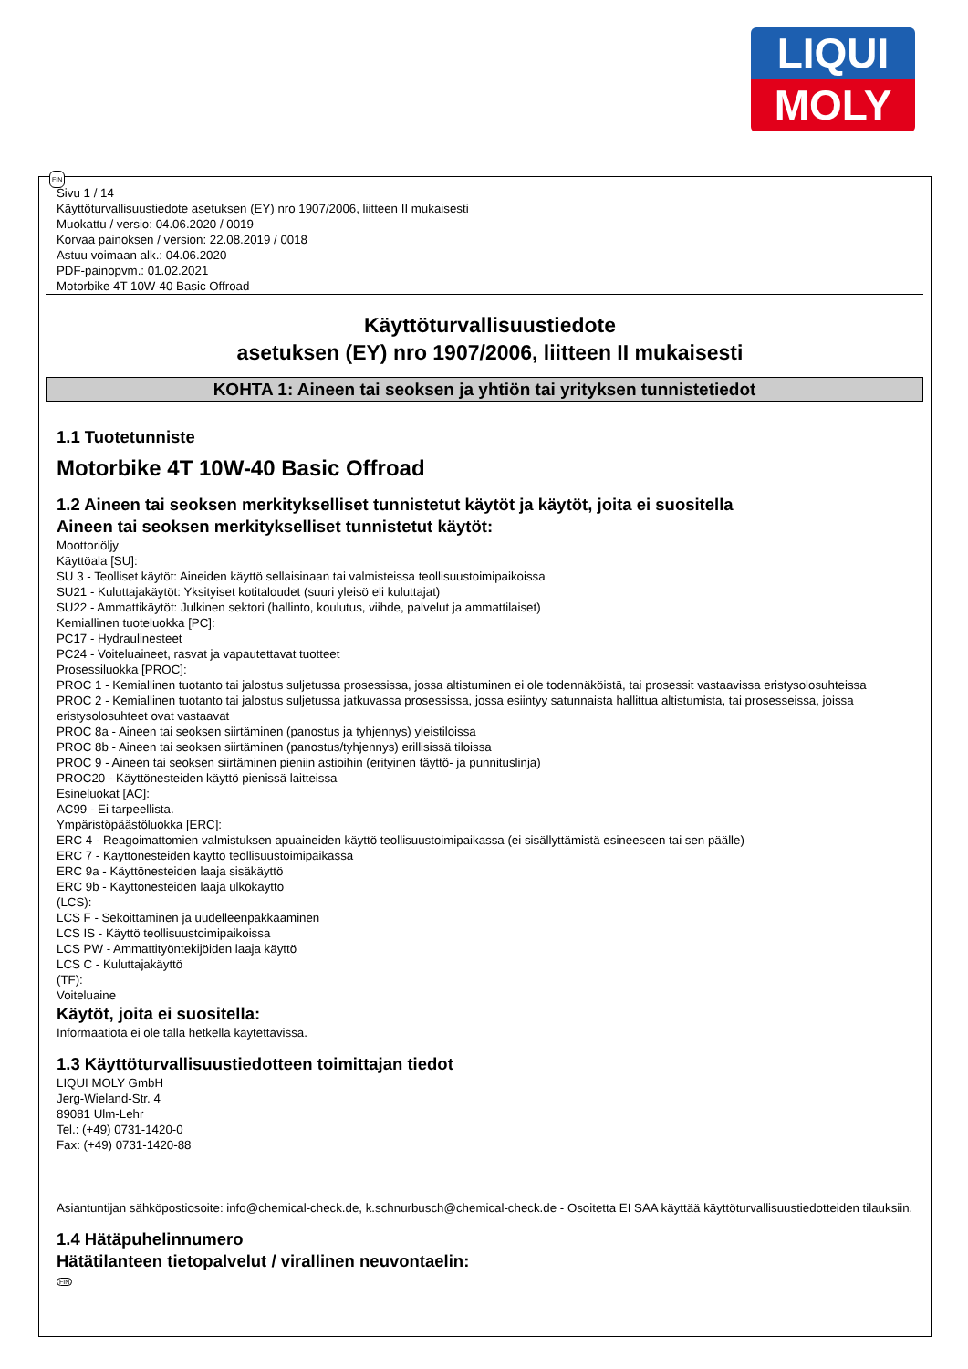LIQUI
MOLY
FIN
Sivu 1 / 14
Käyttöturvallisuustiedote asetuksen (EY) nro 1907/2006, liitteen II mukaisesti
Muokattu / versio: 04.06.2020 / 0019
Korvaa painoksen / version: 22.08.2019 / 0018
Astuu voimaan alk.: 04.06.2020
PDF-painopvm.: 01.02.2021
Motorbike 4T 10W-40 Basic Offroad
Käyttöturvallisuustiedote
asetuksen (EY) nro 1907/2006, liitteen II mukaisesti
KOHTA 1: Aineen tai seoksen ja yhtiön tai yrityksen tunnistetiedot
1.1 Tuotetunniste
Motorbike 4T 10W-40 Basic Offroad
1.2 Aineen tai seoksen merkitykselliset tunnistetut käytöt ja käytöt, joita ei suositella
Aineen tai seoksen merkitykselliset tunnistetut käytöt:
Moottoriöljy
Käyttöala [SU]:
SU 3 - Teolliset käytöt: Aineiden käyttö sellaisinaan tai valmisteissa teollisuustoimipaikoissa
SU21 - Kuluttajakäytöt: Yksityiset kotitaloudet (suuri yleisö eli kuluttajat)
SU22 - Ammattikäytöt: Julkinen sektori (hallinto, koulutus, viihde, palvelut ja ammattilaiset)
Kemiallinen tuoteluokka [PC]:
PC17 - Hydraulinesteet
PC24 - Voiteluaineet, rasvat ja vapautettavat tuotteet
Prosessiluokka [PROC]:
PROC 1 - Kemiallinen tuotanto tai jalostus suljetussa prosessissa, jossa altistuminen ei ole todennäköistä, tai prosessit vastaavissa eristysolosuhteissa
PROC 2 - Kemiallinen tuotanto tai jalostus suljetussa jatkuvassa prosessissa, jossa esiintyy satunnaista hallittua altistumista, tai prosesseissa, joissa eristysolosuhteet ovat vastaavat
PROC 8a - Aineen tai seoksen siirtäminen (panostus ja tyhjennys) yleistiloissa
PROC 8b - Aineen tai seoksen siirtäminen (panostus/tyhjennys) erillisissä tiloissa
PROC 9 - Aineen tai seoksen siirtäminen pieniin astioihin (erityinen täyttö- ja punnituslinja)
PROC20 - Käyttönesteiden käyttö pienissä laitteissa
Esineluokat [AC]:
AC99 - Ei tarpeellista.
Ympäristöpäästöluokka [ERC]:
ERC 4 - Reagoimattomien valmistuksen apuaineiden käyttö teollisuustoimipaikassa (ei sisällyttämistä esineeseen tai sen päälle)
ERC 7 - Käyttönesteiden käyttö teollisuustoimipaikassa
ERC 9a - Käyttönesteiden laaja sisäkäyttö
ERC 9b - Käyttönesteiden laaja ulkokäyttö
(LCS):
LCS F - Sekoittaminen ja uudelleenpakkaaminen
LCS IS - Käyttö teollisuustoimipaikoissa
LCS PW - Ammattityöntekijöiden laaja käyttö
LCS C - Kuluttajakäyttö
(TF):
Voiteluaine
Käytöt, joita ei suositella:
Informaatiota ei ole tällä hetkellä käytettävissä.
1.3 Käyttöturvallisuustiedotteen toimittajan tiedot
LIQUI MOLY GmbH
Jerg-Wieland-Str. 4
89081 Ulm-Lehr
Tel.: (+49) 0731-1420-0
Fax: (+49) 0731-1420-88
Asiantuntijan sähköpostiosoite: info@chemical-check.de, k.schnurbusch@chemical-check.de - Osoitetta EI SAA käyttää käyttöturvallisuustiedotteiden tilauksiin.
1.4 Hätäpuhelinnumero
Hätätilanteen tietopalvelut / virallinen neuvontaelin:
FIN